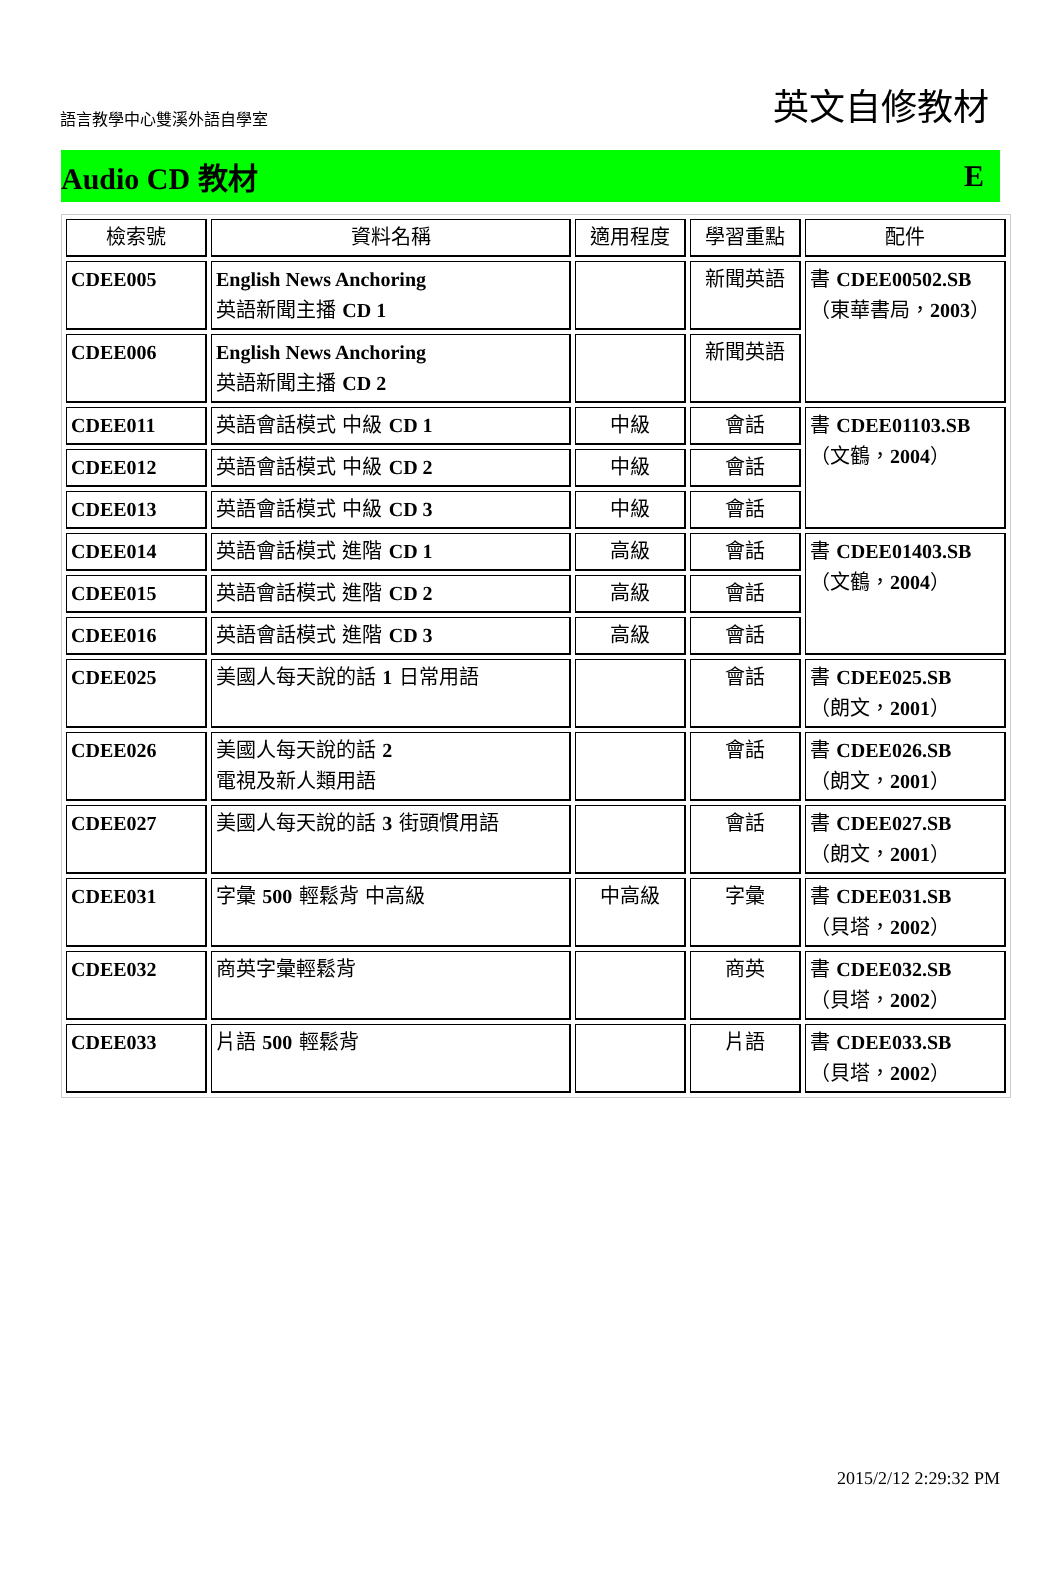語言教學中心雙溪外語自學室
英文自修教材
Audio CD 教材 E
| 檢索號 | 資料名稱 | 適用程度 | 學習重點 | 配件 |
| --- | --- | --- | --- | --- |
| CDEE005 | English News Anchoring 英語新聞主播 CD 1 | | 新聞英語 | 書 CDEE00502.SB （東華書局， 2003 ） |
| CDEE006 | English News Anchoring 英語新聞主播 CD 2 | | 新聞英語 | |
| CDEE011 | 英語會話模式 中級 CD 1 | 中級 | 會話 | 書 CDEE01103.SB （文鶴， 2004 ） |
| CDEE012 | 英語會話模式 中級 CD 2 | 中級 | 會話 | |
| CDEE013 | 英語會話模式 中級 CD 3 | 中級 | 會話 | |
| CDEE014 | 英語會話模式 進階 CD 1 | 高級 | 會話 | 書 CDEE01403.SB （文鶴， 2004 ） |
| CDEE015 | 英語會話模式 進階 CD 2 | 高級 | 會話 | |
| CDEE016 | 英語會話模式 進階 CD 3 | 高級 | 會話 | |
| CDEE025 | 美國人每天說的話 1 日常用語 | | 會話 | 書 CDEE025.SB （朗文， 2001 ） |
| CDEE026 | 美國人每天說的話 2 電視及新人類用語 | | 會話 | 書 CDEE026.SB （朗文， 2001 ） |
| CDEE027 | 美國人每天說的話 3 街頭慣用語 | | 會話 | 書 CDEE027.SB （朗文， 2001 ） |
| CDEE031 | 字彙 500 輕鬆背 中高級 | 中高級 | 字彙 | 書 CDEE031.SB （貝塔， 2002 ） |
| CDEE032 | 商英字彙輕鬆背 | | 商英 | 書 CDEE032.SB （貝塔， 2002 ） |
| CDEE033 | 片語 500 輕鬆背 | | 片語 | 書 CDEE033.SB （貝塔， 2002 ） |
2015/2/12 2:29:32 PM